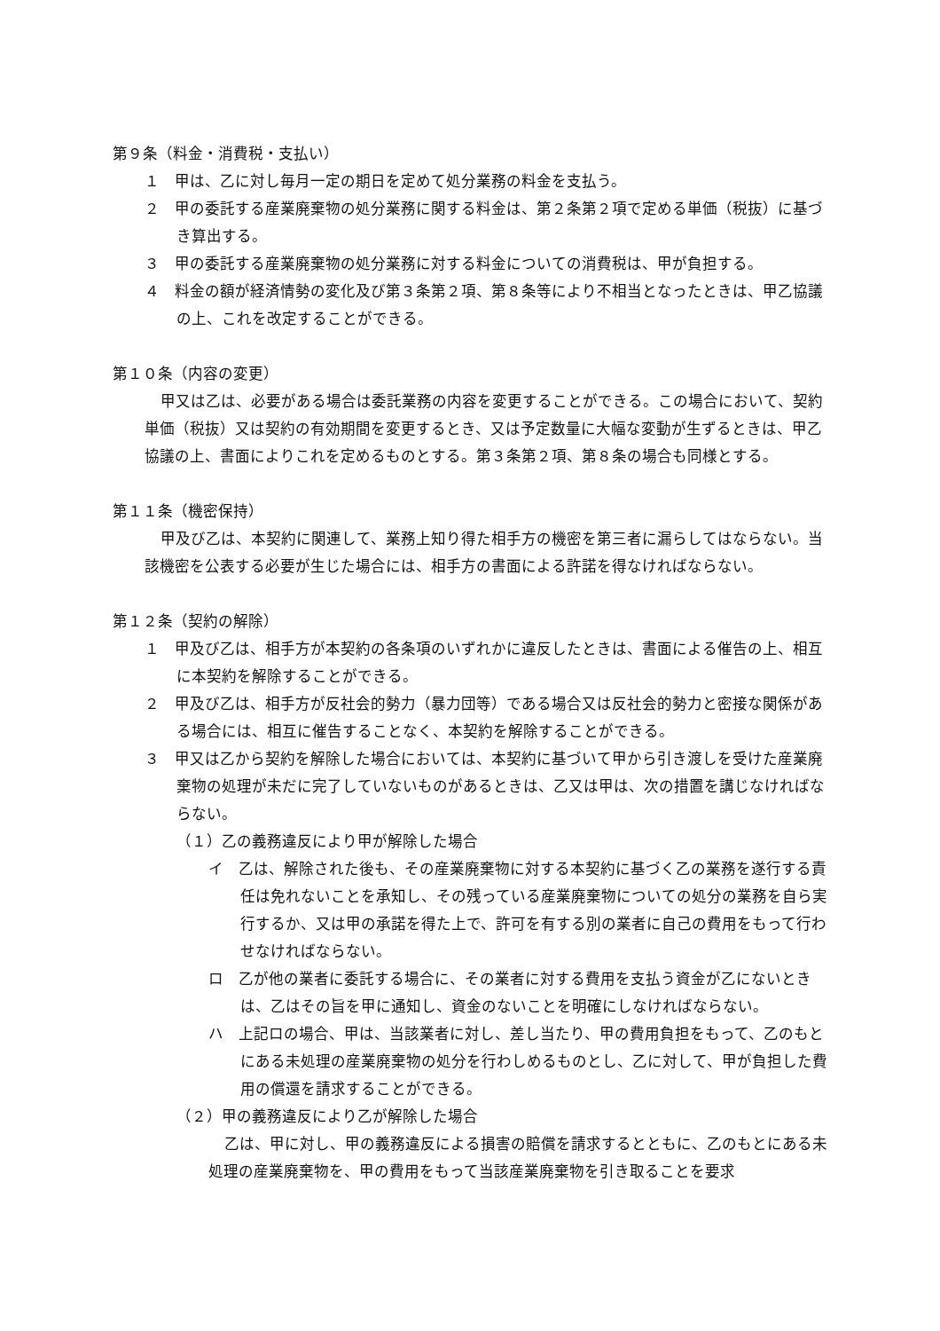第９条（料金・消費税・支払い）
１　甲は、乙に対し毎月一定の期日を定めて処分業務の料金を支払う。
２　甲の委託する産業廃棄物の処分業務に関する料金は、第２条第２項で定める単価（税抜）に基づき算出する。
３　甲の委託する産業廃棄物の処分業務に対する料金についての消費税は、甲が負担する。
４　料金の額が経済情勢の変化及び第３条第２項、第８条等により不相当となったときは、甲乙協議の上、これを改定することができる。
第１０条（内容の変更）
甲又は乙は、必要がある場合は委託業務の内容を変更することができる。この場合において、契約単価（税抜）又は契約の有効期間を変更するとき、又は予定数量に大幅な変動が生ずるときは、甲乙協議の上、書面によりこれを定めるものとする。第３条第２項、第８条の場合も同様とする。
第１１条（機密保持）
甲及び乙は、本契約に関連して、業務上知り得た相手方の機密を第三者に漏らしてはならない。当該機密を公表する必要が生じた場合には、相手方の書面による許諾を得なければならない。
第１２条（契約の解除）
１　甲及び乙は、相手方が本契約の各条項のいずれかに違反したときは、書面による催告の上、相互に本契約を解除することができる。
２　甲及び乙は、相手方が反社会的勢力（暴力団等）である場合又は反社会的勢力と密接な関係がある場合には、相互に催告することなく、本契約を解除することができる。
３　甲又は乙から契約を解除した場合においては、本契約に基づいて甲から引き渡しを受けた産業廃棄物の処理が未だに完了していないものがあるときは、乙又は甲は、次の措置を講じなければならない。
（１）乙の義務違反により甲が解除した場合
イ　乙は、解除された後も、その産業廃棄物に対する本契約に基づく乙の業務を遂行する責任は免れないことを承知し、その残っている産業廃棄物についての処分の業務を自ら実行するか、又は甲の承諾を得た上で、許可を有する別の業者に自己の費用をもって行わせなければならない。
ロ　乙が他の業者に委託する場合に、その業者に対する費用を支払う資金が乙にないときは、乙はその旨を甲に通知し、資金のないことを明確にしなければならない。
ハ　上記ロの場合、甲は、当該業者に対し、差し当たり、甲の費用負担をもって、乙のもとにある未処理の産業廃棄物の処分を行わしめるものとし、乙に対して、甲が負担した費用の償還を請求することができる。
（２）甲の義務違反により乙が解除した場合
乙は、甲に対し、甲の義務違反による損害の賠償を請求するとともに、乙のもとにある未処理の産業廃棄物を、甲の費用をもって当該産業廃棄物を引き取ることを要求